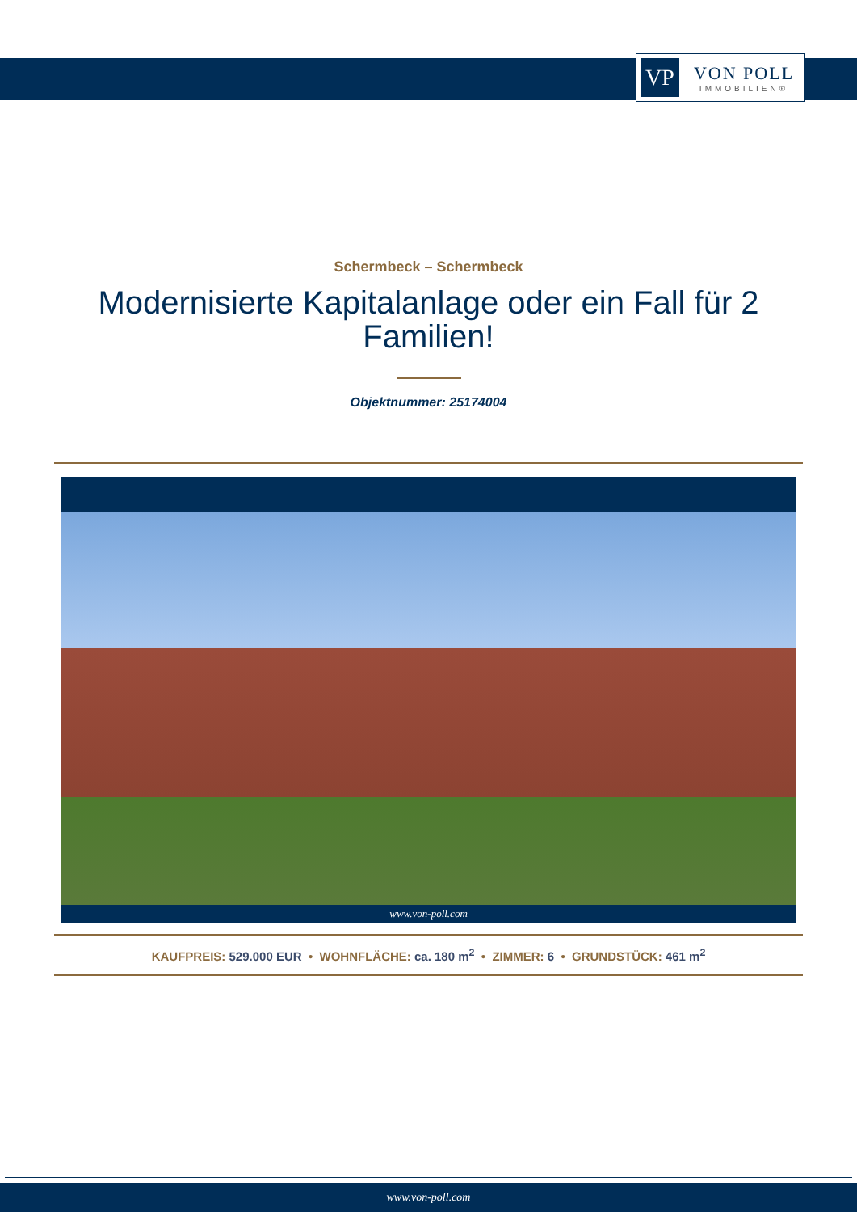VP
VON POLL
IMMOBILIEN®
Schermbeck – Schermbeck
Modernisierte Kapitalanlage oder ein Fall für 2 Familien!
Objektnummer: 25174004
www.von-poll.com
KAUFPREIS: 529.000 EUR • WOHNFLÄCHE: ca. 180 m<sup>2</sup> • ZIMMER: 6 • GRUNDSTÜCK: 461 m<sup>2</sup>
www.von-poll.com